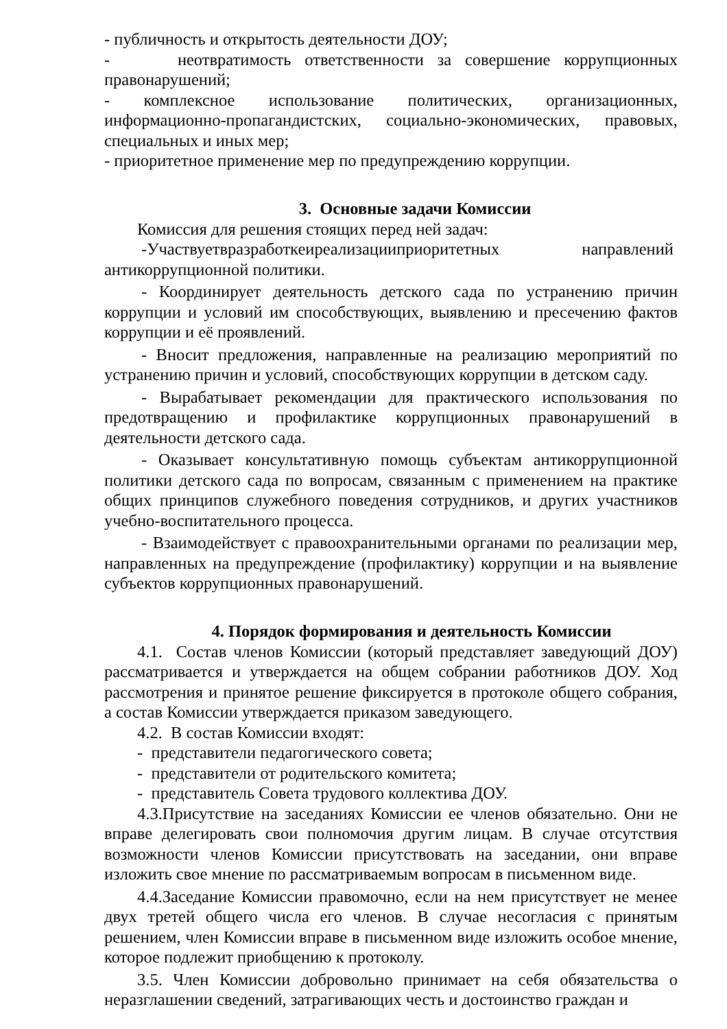- публичность и открытость деятельности ДОУ;
- неотвратимость ответственности за совершение коррупционных правонарушений;
- комплексное использование политических, организационных, информационно-пропагандистских, социально-экономических, правовых, специальных и иных мер;
- приоритетное применение мер по предупреждению коррупции.
3. Основные задачи Комиссии
Комиссия для решения стоящих перед ней задач:
-Участвуетвразработкеиреализацииприоритетных направлений антикоррупционной политики.
- Координирует деятельность детского сада по устранению причин коррупции и условий им способствующих, выявлению и пресечению фактов коррупции и её проявлений.
- Вносит предложения, направленные на реализацию мероприятий по устранению причин и условий, способствующих коррупции в детском саду.
- Вырабатывает рекомендации для практического использования по предотвращению и профилактике коррупционных правонарушений в деятельности детского сада.
- Оказывает консультативную помощь субъектам антикоррупционной политики детского сада по вопросам, связанным с применением на практике общих принципов служебного поведения сотрудников, и других участников учебно-воспитательного процесса.
- Взаимодействует с правоохранительными органами по реализации мер, направленных на предупреждение (профилактику) коррупции и на выявление субъектов коррупционных правонарушений.
4. Порядок формирования и деятельность Комиссии
4.1. Состав членов Комиссии (который представляет заведующий ДОУ) рассматривается и утверждается на общем собрании работников ДОУ. Ход рассмотрения и принятое решение фиксируется в протоколе общего собрания, а состав Комиссии утверждается приказом заведующего.
4.2. В состав Комиссии входят:
- представители педагогического совета;
- представители от родительского комитета;
- представитель Совета трудового коллектива ДОУ.
4.3.Присутствие на заседаниях Комиссии ее членов обязательно. Они не вправе делегировать свои полномочия другим лицам. В случае отсутствия возможности членов Комиссии присутствовать на заседании, они вправе изложить свое мнение по рассматриваемым вопросам в письменном виде.
4.4.Заседание Комиссии правомочно, если на нем присутствует не менее двух третей общего числа его членов. В случае несогласия с принятым решением, член Комиссии вправе в письменном виде изложить особое мнение, которое подлежит приобщению к протоколу.
3.5. Член Комиссии добровольно принимает на себя обязательства о неразглашении сведений, затрагивающих честь и достоинство граждан и